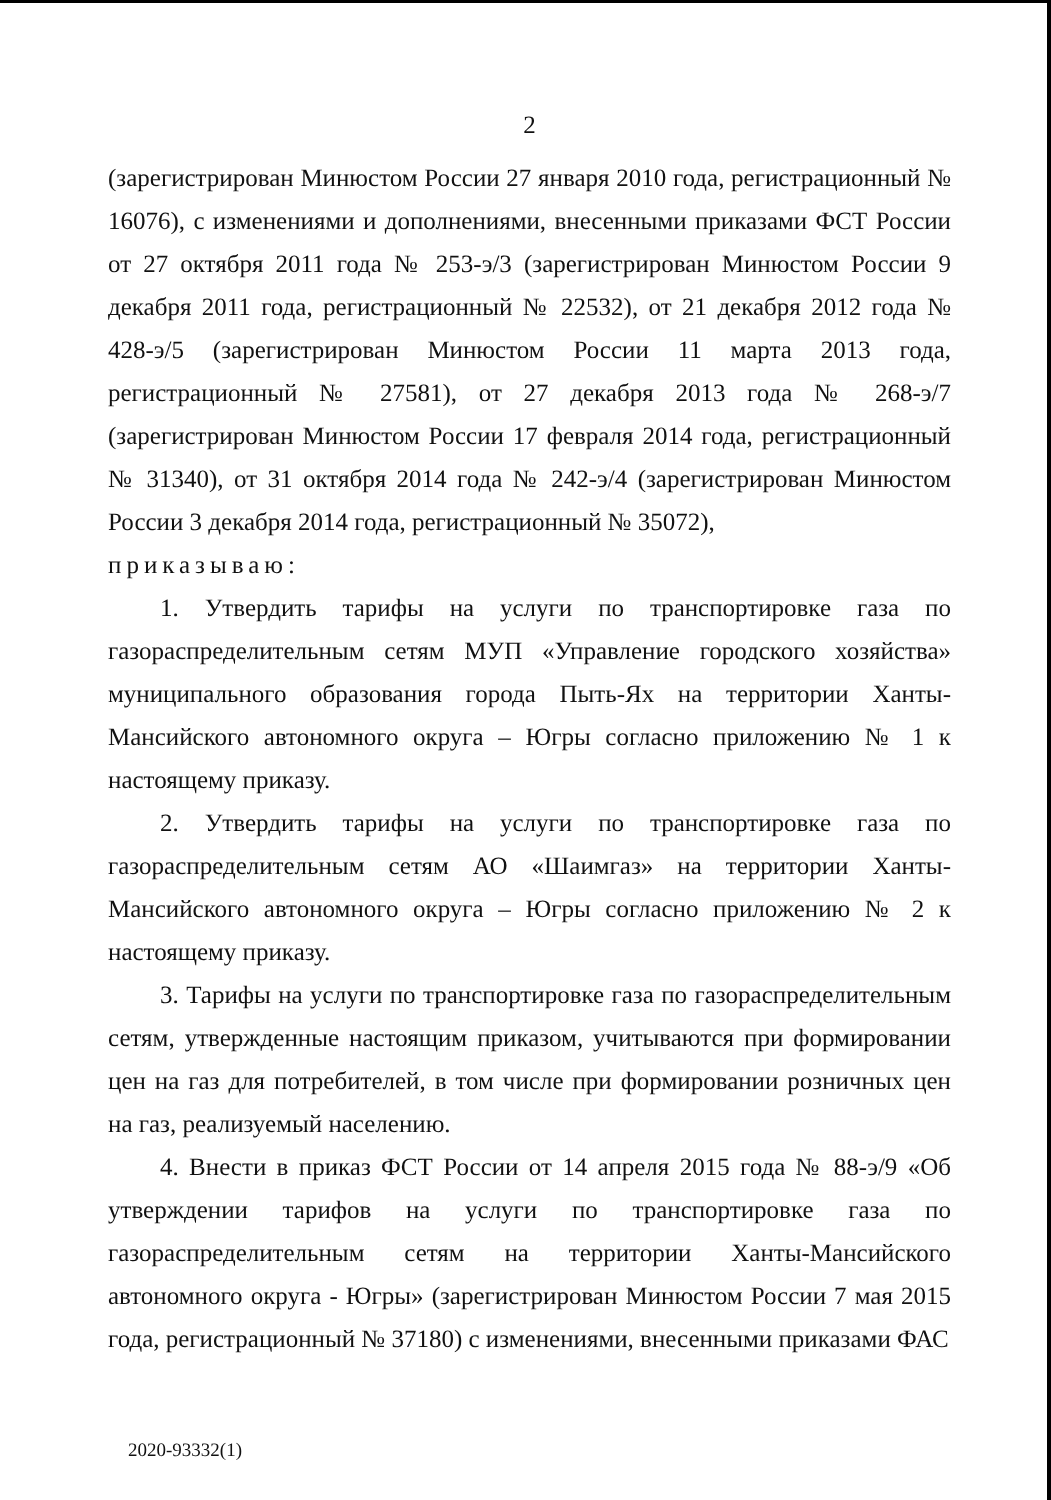2
(зарегистрирован Минюстом России 27 января 2010 года, регистрационный № 16076), с изменениями и дополнениями, внесенными приказами ФСТ России от 27 октября 2011 года № 253-э/3 (зарегистрирован Минюстом России 9 декабря 2011 года, регистрационный № 22532), от 21 декабря 2012 года № 428-э/5 (зарегистрирован Минюстом России 11 марта 2013 года, регистрационный № 27581), от 27 декабря 2013 года № 268-э/7 (зарегистрирован Минюстом России 17 февраля 2014 года, регистрационный № 31340), от 31 октября 2014 года № 242-э/4 (зарегистрирован Минюстом России 3 декабря 2014 года, регистрационный № 35072),
приказываю:
1. Утвердить тарифы на услуги по транспортировке газа по газораспределительным сетям МУП «Управление городского хозяйства» муниципального образования города Пыть-Ях на территории Ханты-Мансийского автономного округа – Югры согласно приложению № 1 к настоящему приказу.
2. Утвердить тарифы на услуги по транспортировке газа по газораспределительным сетям АО «Шаимгаз» на территории Ханты-Мансийского автономного округа – Югры согласно приложению № 2 к настоящему приказу.
3. Тарифы на услуги по транспортировке газа по газораспределительным сетям, утвержденные настоящим приказом, учитываются при формировании цен на газ для потребителей, в том числе при формировании розничных цен на газ, реализуемый населению.
4. Внести в приказ ФСТ России от 14 апреля 2015 года № 88-э/9 «Об утверждении тарифов на услуги по транспортировке газа по газораспределительным сетям на территории Ханты-Мансийского автономного округа - Югры» (зарегистрирован Минюстом России 7 мая 2015 года, регистрационный № 37180) с изменениями, внесенными приказами ФАС
2020-93332(1)